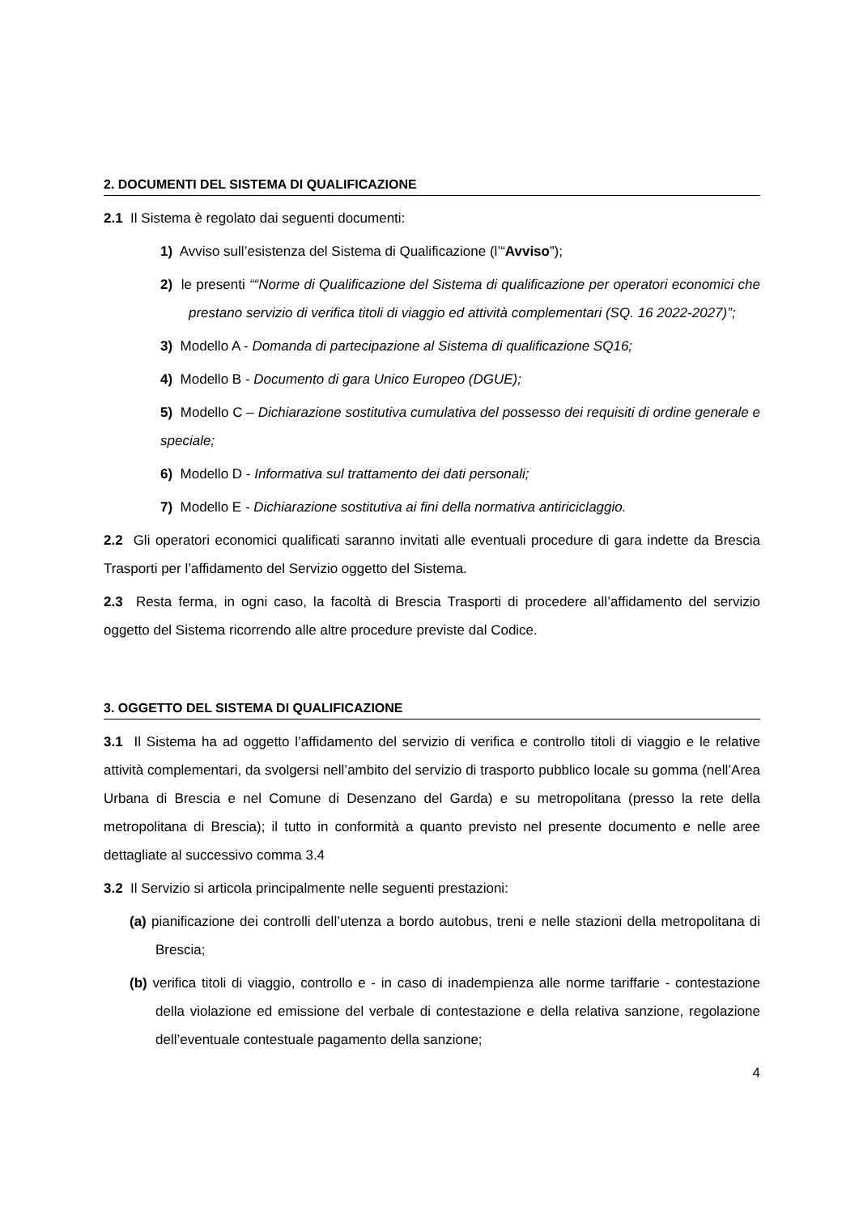2. DOCUMENTI DEL SISTEMA DI QUALIFICAZIONE
2.1 Il Sistema è regolato dai seguenti documenti:
1) Avviso sull’esistenza del Sistema di Qualificazione (l’“Avviso”);
2) le presenti ““Norme di Qualificazione del Sistema di qualificazione per operatori economici che prestano servizio di verifica titoli di viaggio ed attività complementari (SQ. 16 2022-2027)”;
3) Modello A - Domanda di partecipazione al Sistema di qualificazione SQ16;
4) Modello B - Documento di gara Unico Europeo (DGUE);
5) Modello C – Dichiarazione sostitutiva cumulativa del possesso dei requisiti di ordine generale e speciale;
6) Modello D - Informativa sul trattamento dei dati personali;
7) Modello E - Dichiarazione sostitutiva ai fini della normativa antiriciclaggio.
2.2 Gli operatori economici qualificati saranno invitati alle eventuali procedure di gara indette da Brescia Trasporti per l’affidamento del Servizio oggetto del Sistema.
2.3 Resta ferma, in ogni caso, la facoltà di Brescia Trasporti di procedere all’affidamento del servizio oggetto del Sistema ricorrendo alle altre procedure previste dal Codice.
3. OGGETTO DEL SISTEMA DI QUALIFICAZIONE
3.1 Il Sistema ha ad oggetto l’affidamento del servizio di verifica e controllo titoli di viaggio e le relative attività complementari, da svolgersi nell’ambito del servizio di trasporto pubblico locale su gomma (nell’Area Urbana di Brescia e nel Comune di Desenzano del Garda) e su metropolitana (presso la rete della metropolitana di Brescia); il tutto in conformità a quanto previsto nel presente documento e nelle aree dettagliate al successivo comma 3.4
3.2 Il Servizio si articola principalmente nelle seguenti prestazioni:
(a) pianificazione dei controlli dell’utenza a bordo autobus, treni e nelle stazioni della metropolitana di Brescia;
(b) verifica titoli di viaggio, controllo e - in caso di inadempienza alle norme tariffarie - contestazione della violazione ed emissione del verbale di contestazione e della relativa sanzione, regolazione dell’eventuale contestuale pagamento della sanzione;
4